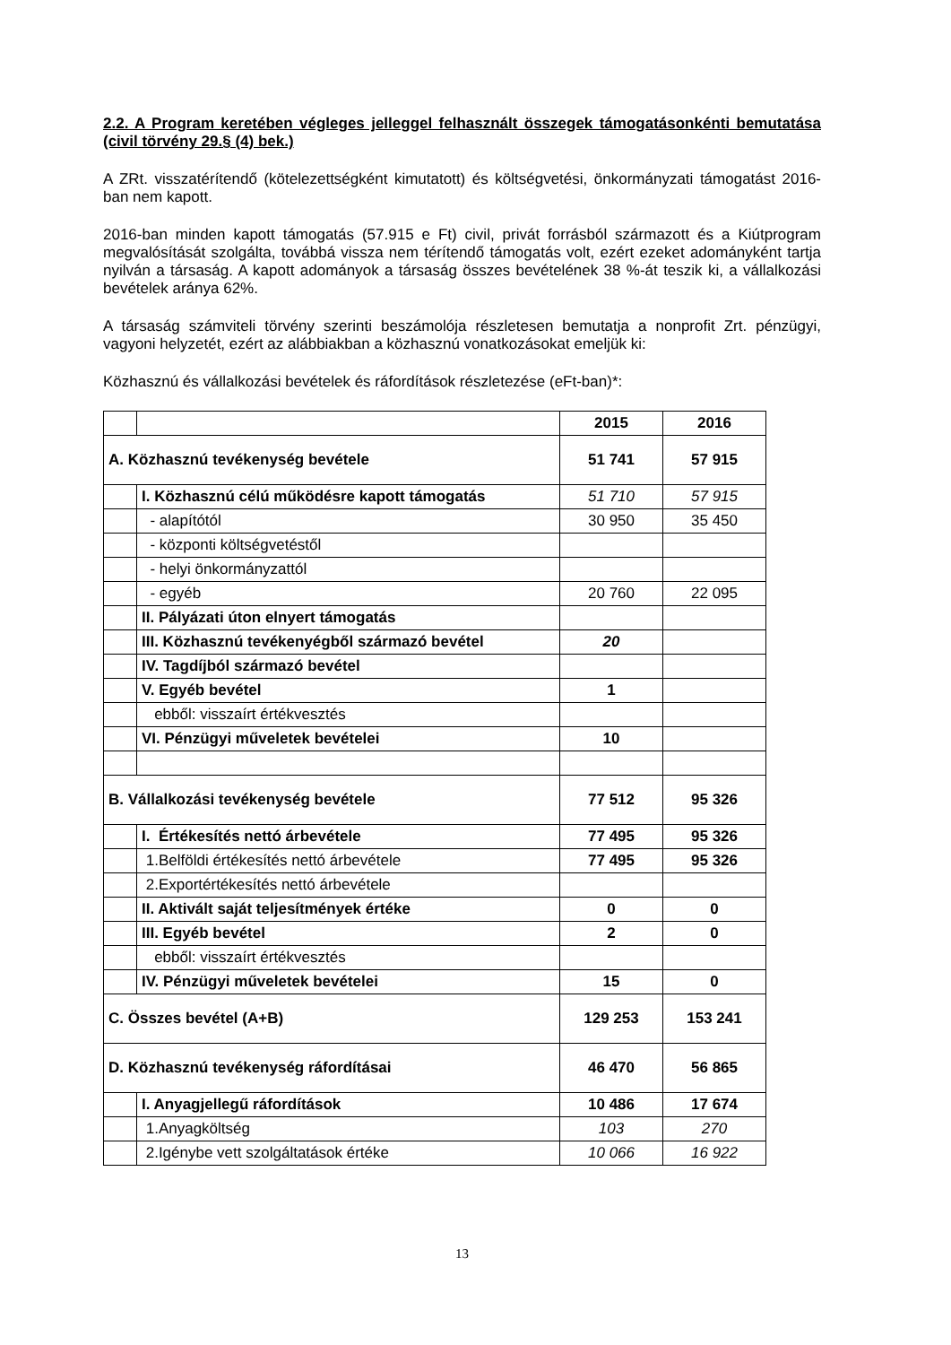2.2. A Program keretében végleges jelleggel felhasznált összegek támogatásonkénti bemutatása (civil törvény 29.§ (4) bek.)
A ZRt. visszatérítendő (kötelezettségként kimutatott) és költségvetési, önkormányzati támogatást 2016-ban nem kapott.
2016-ban minden kapott támogatás (57.915 e Ft) civil, privát forrásból származott és a Kiútprogram megvalósítását szolgálta, továbbá vissza nem térítendő támogatás volt, ezért ezeket adományként tartja nyilván a társaság. A kapott adományok a társaság összes bevételének 38 %-át teszik ki, a vállalkozási bevételek aránya 62%.
A társaság számviteli törvény szerinti beszámolója részletesen bemutatja a nonprofit Zrt. pénzügyi, vagyoni helyzetét, ezért az alábbiakban a közhasznú vonatkozásokat emeljük ki:
Közhasznú és vállalkozási bevételek és ráfordítások részletezése (eFt-ban)*:
| | | 2015 | 2016 |
| A. Közhasznú tevékenység bevétele | | 51 741 | 57 915 |
| | I. Közhasznú célú működésre kapott támogatás | 51 710 | 57 915 |
| | - alapítótól | 30 950 | 35 450 |
| | - központi költségvetéstől | | |
| | - helyi önkormányzattól | | |
| | - egyéb | 20 760 | 22 095 |
| | II. Pályázati úton elnyert támogatás | | |
| | III. Közhasznú tevékenyégből származó bevétel | 20 | |
| | IV. Tagdíjból származó bevétel | | |
| | V. Egyéb bevétel | 1 | |
| | ebből: visszaírt értékvesztés | | |
| | VI. Pénzügyi műveletek bevételei | 10 | |
| B. Vállalkozási tevékenység bevétele | | 77 512 | 95 326 |
| | I. Értékesítés nettó árbevétele | 77 495 | 95 326 |
| | 1.Belföldi értékesítés nettó árbevétele | 77 495 | 95 326 |
| | 2.Exportértékesítés nettó árbevétele | | |
| | II. Aktivált saját teljesítmények értéke | 0 | 0 |
| | III. Egyéb bevétel | 2 | 0 |
| | ebből: visszaírt értékvesztés | | |
| | IV. Pénzügyi műveletek bevételei | 15 | 0 |
| C. Összes bevétel (A+B) | | 129 253 | 153 241 |
| D. Közhasznú tevékenység ráfordításai | | 46 470 | 56 865 |
| | I. Anyagjellegű ráfordítások | 10 486 | 17 674 |
| | 1.Anyagköltség | 103 | 270 |
| | 2.Igénybe vett szolgáltatások értéke | 10 066 | 16 922 |
13